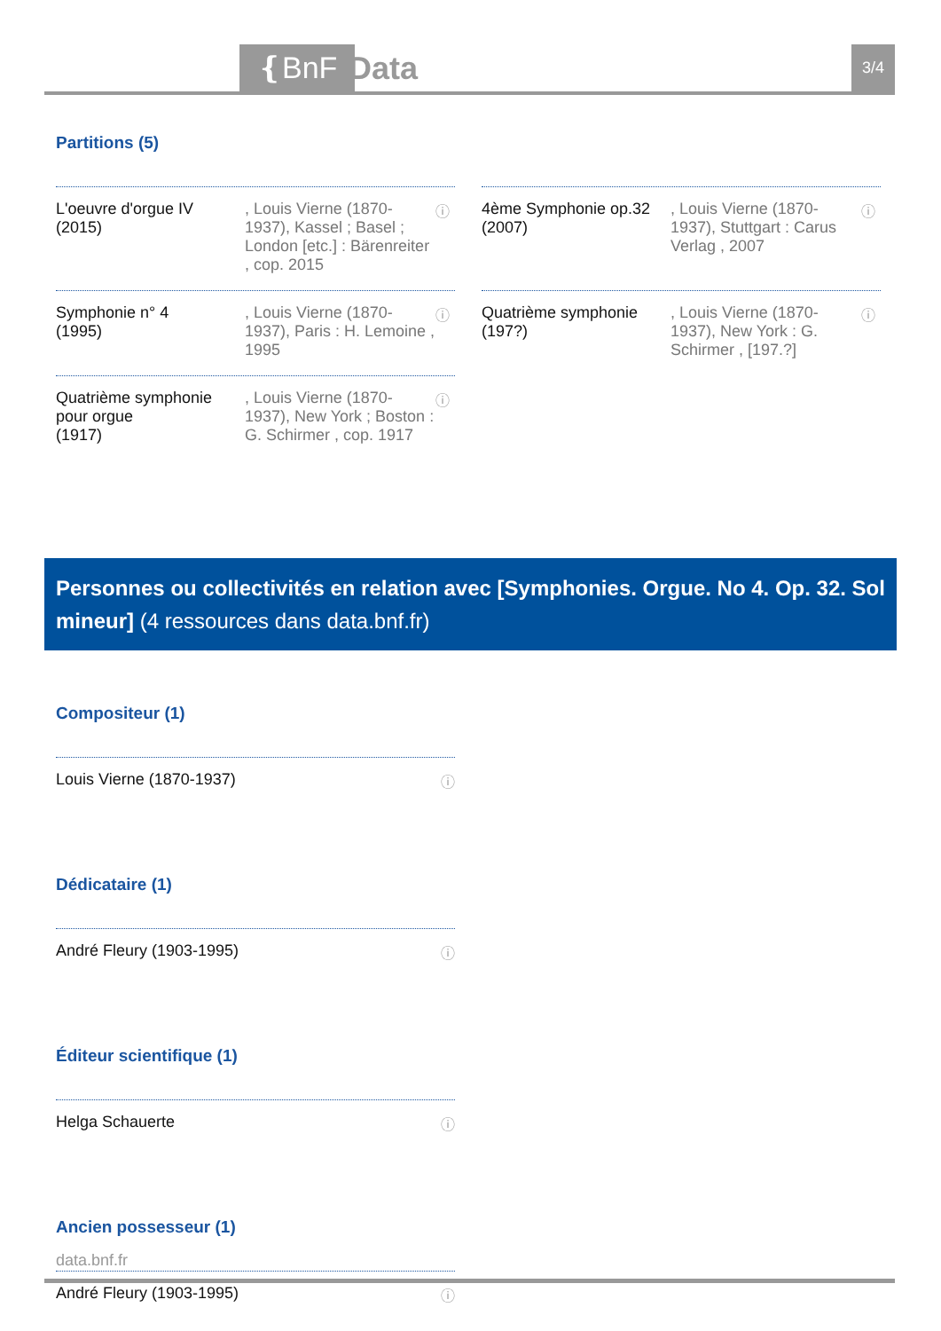❴BnF Data 3/4
Partitions (5)
L'oeuvre d'orgue IV
(2015)
, Louis Vierne (1870-1937), Kassel ; Basel ; London [etc.] : Bärenreiter , cop. 2015
ⓘ
4ème Symphonie op.32
(2007)
, Louis Vierne (1870-1937), Stuttgart : Carus Verlag , 2007
ⓘ
Symphonie n° 4
(1995)
, Louis Vierne (1870-1937), Paris : H. Lemoine , 1995
ⓘ
Quatrième symphonie
(197?)
, Louis Vierne (1870-1937), New York : G. Schirmer , [197.?]
ⓘ
Quatrième symphonie pour orgue
(1917)
, Louis Vierne (1870-1937), New York ; Boston : G. Schirmer , cop. 1917
ⓘ
Personnes ou collectivités en relation avec [Symphonies. Orgue. No 4. Op. 32. Sol mineur] (4 ressources dans data.bnf.fr)
Compositeur (1)
Louis Vierne (1870-1937) ⓘ
Dédicataire (1)
André Fleury (1903-1995) ⓘ
Éditeur scientifique (1)
Helga Schauerte ⓘ
Ancien possesseur (1)
André Fleury (1903-1995) ⓘ
data.bnf.fr